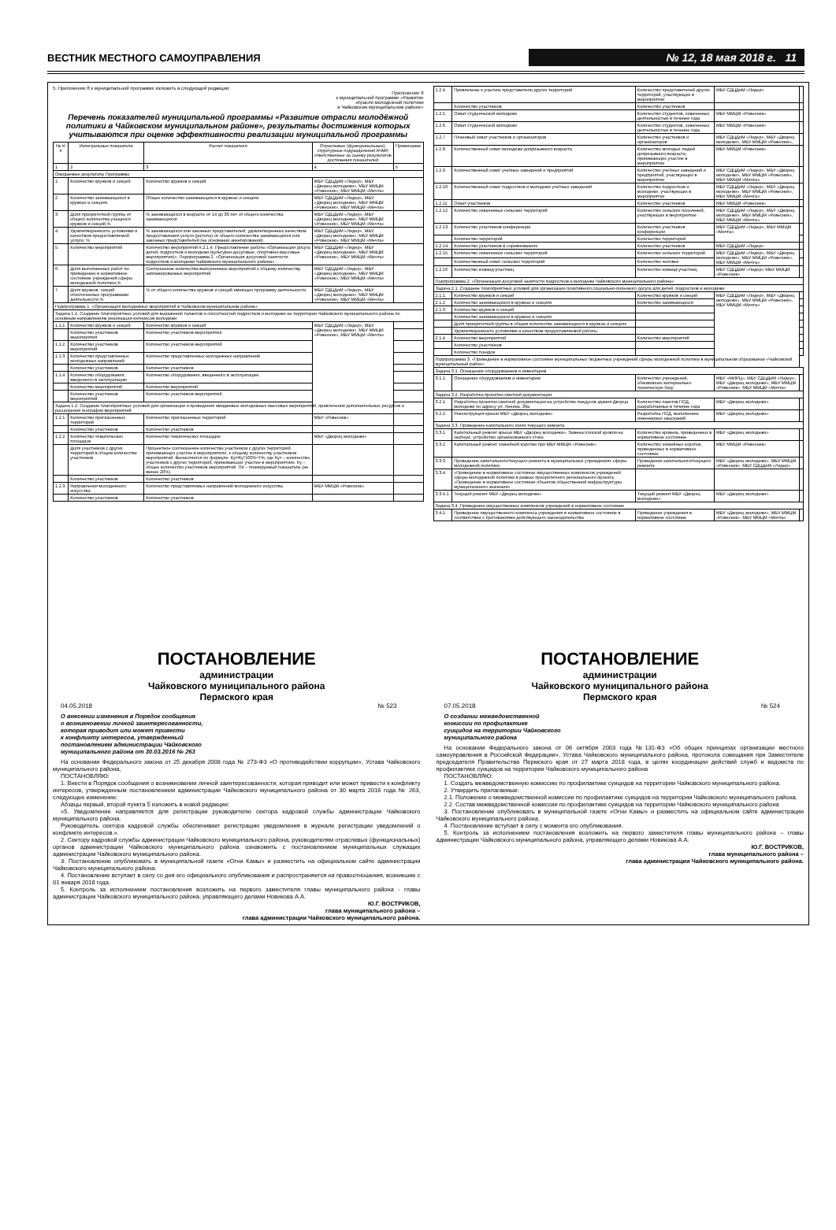ВЕСТНИК МЕСТНОГО САМОУПРАВЛЕНИЯ
№ 12, 18 мая 2018 г. 11
5. Приложение 8 к муниципальной программе изложить в следующей редакции:
Приложение 8
к муниципальной программе «Развитие
отрасли молодежной политики
в Чайковском муниципальном районе»
Перечень показателей муниципальной программы «Развитие отрасли молодёжной политики в Чайковском муниципальном районе», результаты достижения которых учитываются при оценке эффективности реализации муниципальной программы
| № п/п | Интегральные показатели | Расчет показателя | Отраслевые (функциональные), структурные подразделения АЧМР, ответственные за оценку результатов достижения показателей | Примечание |
| --- | --- | --- | --- | --- |
| 1 | 2 | 3 | 4 | 5 |
| Ожидаемые результаты Программы | | | | |
| 1. | Количество кружков и секций | Количество кружков и секций | МБУ СДЦДиМ «Лидер», МБУ «Дворец молодежи», МБУ ММЦМ «Ровесник», МБУ ММЦМ «Мечта» | |
| 2. | Количество занимающихся в кружках и секциях | Общее количество занимающихся в кружках и секциях | МБУ СДЦДиМ «Лидер», МБУ «Дворец молодежи», МБУ ММЦМ «Ровесник», МБУ ММЦМ «Мечта» | |
| 3. | Доля приоритетной группы от общего количества учащихся кружков и секций,% | % занимающихся в возрасте от 14 до 30 лет от общего количества занимающихся | МБУ СДЦДиМ «Лидер», МБУ «Дворец молодежи», МБУ ММЦМ «Ровесник», МБУ ММЦМ «Мечта» | |
| 4. | Удовлетворенность условиями и качеством предоставляемой услуги, % | % занимающихся или законных представителей, удовлетворенных качеством предоставления услуги (работы) от общего количества занимающихся или законных представителей (на основании анкетирования). | МБУ СДЦДиМ «Лидер», МБУ «Дворец молодежи», МБУ ММЦМ «Ровесник», МБУ ММЦМ «Мечта» | |
| 5. | Количество мероприятий | Количество мероприятий п.2.1.4. Предоставление работы «Организация досуга детей, подростков и молодежи (культурно-досуговые, спортивно-массовые мероприятия)», Подпрограмма 2. «Организация досуговой занятости подростков и молодежи Чайковского муниципального района» . | МБУ СДЦДиМ «Лидер», МБУ «Дворец молодежи», МБУ ММЦМ «Ровесник», МБУ ММЦМ «Мечта» | |
| 6. | Доля выполненных работ по привидению в нормативное состояние учреждений сферы молодежной политики,% | Соотношение количества выполненных мероприятий к общему количеству запланированных мероприятий. | МБУ СДЦДиМ «Лидер», МБУ «Дворец молодежи», МБУ ММЦМ «Ровесник», МБУ ММЦМ «Мечта» | |
| 7. | Доля кружков, секций обеспеченных программами деятельности % | % от общего количества кружков и секций имеющих программу деятельности. | МБУ СДЦДиМ «Лидер», МБУ «Дворец молодежи», МБУ ММЦМ «Ровесник», МБУ ММЦМ «Мечта» | |
| Подпрограмма 1. «Организация молодежных мероприятий в Чайковском муниципальном районе» | | | | |
| Задача 1.1. Создание благоприятных условий для выражения талантов и способностей подростков и молодежи на территории Чайковского муниципального района по основным направлениям реализации интересов молодёжи | | | | |
| 1.1.1. | Количество кружков и секций | Количество кружков и секций | МБУ СДЦДиМ «Лидер», МБУ «Дворец молодежи», МБУ ММЦМ «Ровесник», МБУ ММЦМ «Мечта» | |
| | Количество участников мероприятия | Количество участников мероприятия | | |
| 1.1.2. | Количество участников мероприятий | Количество участников мероприятий | | |
| 1.1.3. | Количество представленных молодежных направлений | Количество представленных молодежных направлений | | |
| | Количество участников | Количество участников | | |
| 1.1.4. | Количество оборудования, введенного в эксплуатацию | Количество оборудования, введенного в эксплуатацию | | |
| | Количество мероприятий | Количество мероприятий | | |
| | Количество участников мероприятий | Количество участников мероприятий | | |
| Задача 1.2. Создание благоприятных условий для организации и проведения имиджевых молодежных массовых мероприятий, привлечения дополнительных ресурсов и расширения географии мероприятий | | | | |
| 1.2.1. | Количество приглашенных территорий | Количество приглашенных территорий | МБУ «Ровесник» | |
| | Количество участников | Количество участников | | |
| 1.2.2. | Количество тематических площадок | Количество тематических площадок | МБУ «Дворец молодежи» | |
| | Доля участников с других территорий в общем количестве участников | Процентное соотношение количества участников с других территорий, принимающих участие в мероприятиях, к общему количеству участников мероприятий. Вычисляется по формуле: Кут/Ку*100%=Пп, где Кут – количество участников с других территорий, принимающих участие в мероприятиях. Ку – общее количество участников мероприятий. Пп – планируемый показатель (не менее 20%). | | |
| | Количество участников | Количество участников | | |
| 1.2.3. | Направления молодежного искусства | Количество представляемых направлений молодежного искусства | МБУ ММЦМ «Ровесник» | |
| | Количество участников | Количество участников | | |
| 1.2.4. | Привлечены к участию представители других территорий | Количество представителей других территорий, участвующих в мероприятии | МБУ СДЦДиМ «Лидер» | |
| | Количество участников | Количество участников | | |
| 1.2.5. | Охват студенческой молодежи | Количество студентов, охваченных деятельностью в течение года | МБУ ММЦМ «Ровесник» | |
| 1.2.6. | Охват студенческой молодежи | Количество студентов, охваченных деятельностью в течение года | МБУ ММЦМ «Ровесник» | |
| 1.2.7 | Плановый охват участников и организаторов | Количество участников и организаторов | МБУ СДЦДиМ «Лидер», МБУ «Дворец молодежи», МБУ ММЦМ «Ровесник», | |
| 1.2.8. | Количественный охват молодежи допризывного возраста | Количество молодых людей допризывного возраста, принимающих участие в мероприятии | МБУ ММЦМ «Ровесник» | |
| 1.2.9. | Количественный охват учебных заведений и предприятий | Количество учебных заведений и предприятий, участвующих в мероприятии | МБУ СДЦДиМ «Лидер», МБУ «Дворец молодежи», МБУ ММЦМ «Ровесник», МБУ ММЦМ «Мечта» | |
| 1.2.10. | Количественный охват подростков и молодежи учебных заведений | Количество подростков и молодежи, участвующих в мероприятии | МБУ СДЦДиМ «Лидер», МБУ «Дворец молодежи», МБУ ММЦМ «Ровесник», МБУ ММЦМ «Мечта» | |
| 1.2.11 | Охват участников | Количество участников | МБУ ММЦМ «Ровесник» | |
| 1.2.12. | Количество охваченных сельских территорий | Количество сельских поселений, участвующих в мероприятии | МБУ СДЦДиМ «Лидер», МБУ «Дворец молодежи», МБУ ММЦМ «Ровесник», МБУ ММЦМ «Мечта» | |
| 1.2.13. | Количество участников конференции | Количество участников конференции | МБУ СДЦДиМ «Лидер», МБУ ММЦМ «Мечта» | |
| | Количество территорий | Количество территорий | | |
| 1.2.14. | Количество участников в соревнованиях | Количество участников | МБУ СДЦДиМ «Лидер» | |
| 1.2.15. | Количество охваченных сельских территорий | Количество сельских территорий | МБУ СДЦДиМ «Лидер», МБУ «Дворец молодежи», МБУ ММЦМ «Ровесник», МБУ ММЦМ «Мечта» | |
| | Количественный охват сельских территорий | Количество человек | | |
| 1.2.16 | Количество команд-участниц | Количество команд-участниц | МБУ СДЦДиМ «Лидер» МБУ ММЦМ «Ровесник» | |
| Подпрограмма 2. «Организация досуговой занятости подростков и молодежи Чайковского муниципального района» | | | | |
| Задача 2.1. Создание благоприятных условий для организации позитивного социально-полезного досуга для детей, подростков и молодёжи | | | | |
| 2.1.1. | Количество кружков и секций | Количество кружков и секций | МБУ СДЦДиМ «Лидер», МБУ «Дворец молодежи», МБУ ММЦМ «Ровесник», МБУ ММЦМ «Мечта» | |
| 2.1.2. | Количество занимающихся в кружках и секциях | Количество занимающихся | | |
| 2.1.3. | Количество кружков и секций | | | |
| | Количество занимающихся в кружках и секциях | | | |
| | Доля приоритетной группы в общем количестве занимающихся в кружках и секциях | | | |
| | Удовлетворенность условиями и качеством предоставляемой работы | | | |
| 2.1.4 | Количество мероприятий | Количество мероприятий | | |
| | Количество участников | | | |
| | Количество поездок | | | |
| Подпрограмма 3. «Приведение в нормативное состояние муниципальных бюджетных учреждений сферы молодежной политики в муниципальном образовании «Чайковский муниципальный район» | | | | |
| Задача 3.1. Оснащение оборудованием и инвентарем | | | | |
| 3.1.1. | Оснащение оборудованием и инвентарем | Количество учреждений, обновивших материально-техническую базу | МБУ «МИРЦ», МБУ СДЦДиМ «Лидер», МБУ «Дворец молодежи», МБУ ММЦМ «Ровесник», МБУ ММЦМ «Мечта» | |
| Задача 3.2. Разработка проектно-сметной документации | | | | |
| 3.2.1. | Разработка проектно-сметной документации на устройство пандусов здания Дворца молодежи по адресу ул. Ленина, 39а | Количество пакетов ПСД, разработанных в течение года | МБУ «Дворец молодежи» | |
| 3.2.2. | Реконструкция крыши МБУ «Дворец молодежи» | Разработка ПСД, выполнение инженерных изысканий | МБУ «Дворец молодежи» | |
| Задача 3.3. Проведение капитального и/или текущего ремонта | | | | |
| 3.3.1. | Капитальный ремонт крыши МБУ «Дворец молодежи». Замена плоской кровли на скатную, устройство организованного стока | Количество кровель, приведенных в нормативное состояние | МБУ «Дворец молодежи» | |
| 3.3.2. | Капитальный ремонт хоккейной коробки при МБУ ММЦМ «Ровесник» | Количество хоккейных коробок, приведенных в нормативное состояние | МБУ ММЦМ «Ровесник» | |
| 3.3.3. | Проведение капитального/текущего ремонта в муниципальных учреждениях сферы молодежной политики | Проведение капитального/текущего ремонта | МБУ «Дворец молодежи», МБУ ММЦМ «Ровесник», МБУ СДЦДиМ «Лидер» | |
| 3.3.4. | «Приведение в нормативное состояние имущественных комплексов учреждений сферы молодежной политики в рамках приоритетного регионального проекта «Приведение в нормативное состояние объектов общественной инфраструктуры муниципального значения» | | | |
| 3.3.4.1. | Текущий ремонт МБУ «Дворец молодежи» | Текущий ремонт МБУ «Дворец молодежи» | МБУ «Дворец молодежи» | |
| Задача 3.4. Приведение имущественных комплексов учреждений в нормативное состояние | | | | |
| 3.4.1. | Приведение имущественного комплекса учреждения в нормативное состояние в соответствии с требованиями действующего законодательства | Приведение учреждения в нормативное состояние | МБУ «Дворец молодежи», МБУ ММЦМ «Ровесник», МБУ ММЦМ «Мечта» | |
ПОСТАНОВЛЕНИЕ
администрации
Чайковского муниципального района
Пермского края
04.05.2018 № 523
О внесении изменения в Порядок сообщения
о возникновении личной заинтересованности,
которая приводит или может привести
к конфликту интересов, утвержденный
постановлением администрации Чайковского
муниципального района от 30.03.2016 № 263
На основании Федерального закона от 25 декабря 2008 года № 273-ФЗ «О противодействии коррупции», Устава Чайковского муниципального района,
ПОСТАНОВЛЯЮ:
1. Внести в Порядок сообщения о возникновении личной заинтересованности, которая приводит или может привести к конфликту интересов, утвержденным постановлением администрации Чайковского муниципального района от 30 марта 2016 года № 263, следующее изменение:
Абзацы первый, второй пункта 5 изложить в новой редакции:
«5. Уведомление направляется для регистрации руководителю сектора кадровой службы администрации Чайковского муниципального района.
Руководитель сектора кадровой службы обеспечивает регистрацию уведомления в журнале регистрации уведомлений о конфликте интересов.».
2. Сектору кадровой службы администрации Чайковского муниципального района, руководителям отраслевых (функциональных) органов администрации Чайковского муниципального района ознакомить с постановлением муниципальных служащих администрации Чайковского муниципального района.
3. Постановление опубликовать в муниципальной газете «Огни Камы» и разместить на официальном сайте администрации Чайковского муниципального района.
4. Постановление вступает в силу со дня его официального опубликования и распространяется на правоотношения, возникшие с 01 января 2018 года.
5. Контроль за исполнением постановления возложить на первого заместителя главы муниципального района - главы администрации Чайковского муниципального района, управляющего делами Новикова А.А.
Ю.Г. ВОСТРИКОВ,
глава муниципального района –
глава администрации Чайковского муниципального района.
ПОСТАНОВЛЕНИЕ
администрации
Чайковского муниципального района
Пермского края
07.05.2018 № 524
О создании межведомственной
комиссии по профилактике
суицидов на территории Чайковского
муниципального района
На основании Федерального закона от 06 октября 2003 года №131-ФЗ «Об общих принципах организации местного самоуправления в Российской Федерации», Устава Чайковского муниципального района, протокола совещания при Заместителе председателя Правительства Пермского края от 27 марта 2018 года, в целях координации действий служб и ведомств по профилактике суицидов на территории Чайковского муниципального района
ПОСТАНОВЛЯЮ:
1. Создать межведомственную комиссию по профилактике суицидов на территории Чайковского муниципального района.
2. Утвердить прилагаемые:
2.1. Положение о межведомственной комиссии по профилактике суицидов на территории Чайковского муниципального района.
2.2. Состав межведомственной комиссии по профилактике суицидов на территории Чайковского муниципального района
3. Постановление опубликовать в муниципальной газете «Огни Камы» и разместить на официальном сайте администрации Чайковского муниципального района.
4. Постановление вступает в силу с момента его опубликования.
5. Контроль за исполнением постановления возложить на первого заместителя главы муниципального района – главы администрации Чайковского муниципального района, управляющего делами Новикова А.А.
Ю.Г. ВОСТРИКОВ,
глава муниципального района –
глава администрации Чайковского муниципального района.